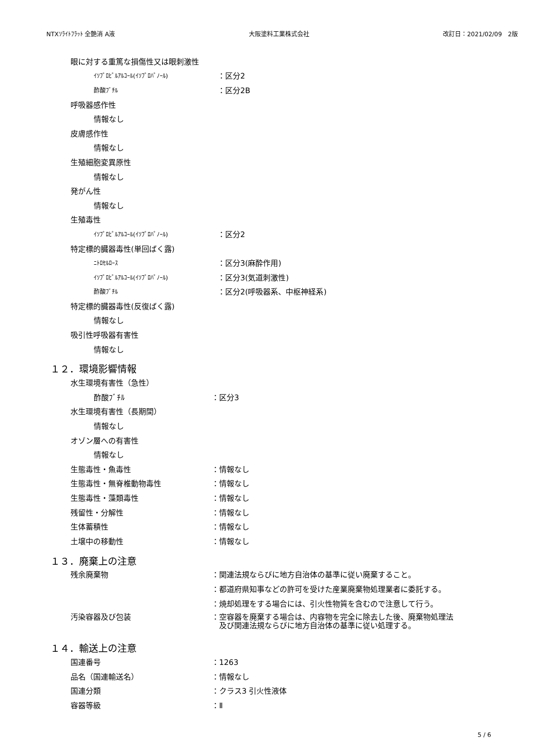NTXｿﾗｲﾄﾌﾗｯﾄ 全艶消 A液 大阪塗料工業株式会社 改訂日：2021/02/09　2版
眼に対する重篤な損傷性又は眼刺激性
ｲｿﾌﾟﾛﾋﾟﾙｱﾙｺｰﾙ(ｲｿﾌﾟﾛﾊﾟﾉｰﾙ) ：区分2
酢酸ﾌﾞﾁﾙ ：区分2B
呼吸器感作性
情報なし
皮膚感作性
情報なし
生殖細胞変異原性
情報なし
発がん性
情報なし
生殖毒性
ｲｿﾌﾟﾛﾋﾟﾙｱﾙｺｰﾙ(ｲｿﾌﾟﾛﾊﾟﾉｰﾙ) ：区分2
特定標的臓器毒性(単回ばく露)
ﾆﾄﾛｾﾙﾛｰｽ ：区分3(麻酔作用)
ｲｿﾌﾟﾛﾋﾟﾙｱﾙｺｰﾙ(ｲｿﾌﾟﾛﾊﾟﾉｰﾙ) ：区分3(気道刺激性)
酢酸ﾌﾞﾁﾙ ：区分2(呼吸器系、中枢神経系)
特定標的臓器毒性(反復ばく露)
情報なし
吸引性呼吸器有害性
情報なし
１２．環境影響情報
水生環境有害性（急性）
酢酸ﾌﾞﾁﾙ ：区分3
水生環境有害性（長期間）
情報なし
オゾン層への有害性
情報なし
生態毒性・魚毒性 ：情報なし
生態毒性・無脊椎動物毒性 ：情報なし
生態毒性・藻類毒性 ：情報なし
残留性・分解性 ：情報なし
生体蓄積性 ：情報なし
土壌中の移動性 ：情報なし
１３．廃棄上の注意
残余廃棄物 ：関連法規ならびに地方自治体の基準に従い廃棄すること。
：都道府県知事などの許可を受けた産業廃棄物処理業者に委託する。
：焼却処理をする場合には、引火性物質を含むので注意して行う。
汚染容器及び包装 ：空容器を廃棄する場合は、内容物を完全に除去した後、廃棄物処理法
　及び関連法規ならびに地方自治体の基準に従い処理する。
１４．輸送上の注意
国連番号 ：1263
品名（国連輸送名） ：情報なし
国連分類 ：クラス3 引火性液体
容器等級 ：Ⅱ
5 / 6